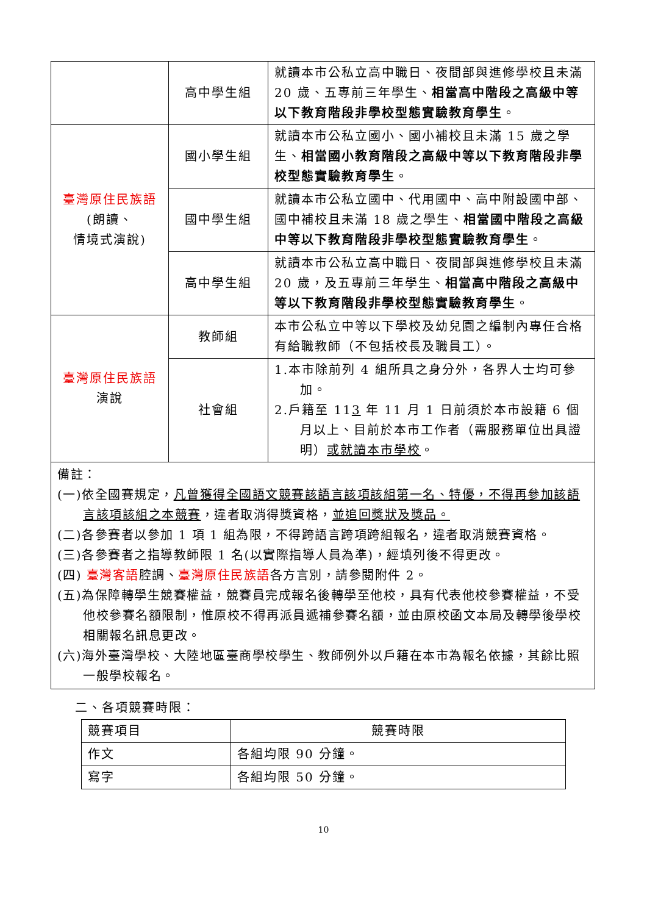| | 高中學生組 | 就讀本市公私立高中職日、夜間部與進修學校且未滿 20 歲、五專前三年學生、 相當高中階段之高級中等以下教育階段非學校型態實驗教育學生 。 |
| 臺灣原住民族語 (朗讀、 情境式演說) | 國小學生組 | 就讀本市公私立國小、國小補校且未滿 15 歲之學生、 相當國小教育階段之高級中等以下教育階段非學校型態實驗教育學生 。 |
| | 國中學生組 | 就讀本市公私立國中、代用國中、高中附設國中部、國中補校且未滿 18 歲之學生、 相當國中階段之高級中等以下教育階段非學校型態實驗教育學生 。 |
| | 高中學生組 | 就讀本市公私立高中職日、夜間部與進修學校且未滿 20 歲，及五專前三年學生、 相當高中階段之高級中等以下教育階段非學校型態實驗教育學生 。 |
| 臺灣原住民族語 演說 | 教師組 | 本市公私立中等以下學校及幼兒園之編制內專任合格有給職教師（不包括校長及職員工）。 |
| | 社會組 | 1.本市除前列 4 組所具之身分外，各界人士均可參加。 2.戶籍至 11 3 年 11 月 1 日前須於本市設籍 6 個月以上、目前於本市工作者（需服務單位出具證明） 或就讀本市學校 。 |
備註：
(一)依全國賽規定，凡曾獲得全國語文競賽該語言該項該組第一名、特優，不得再參加該語言該項該組之本競賽，違者取消得獎資格，並追回獎狀及獎品。
(二)各參賽者以參加 1 項 1 組為限，不得跨語言跨項跨組報名，違者取消競賽資格。
(三)各參賽者之指導教師限 1 名(以實際指導人員為準)，經填列後不得更改。
(四) 臺灣客語腔調、臺灣原住民族語各方言別，請參閱附件 2。
(五)為保障轉學生競賽權益，競賽員完成報名後轉學至他校，具有代表他校參賽權益，不受他校參賽名額限制，惟原校不得再派員遞補參賽名額，並由原校函文本局及轉學後學校相關報名訊息更改。
(六)海外臺灣學校、大陸地區臺商學校學生、教師例外以戶籍在本市為報名依據，其餘比照一般學校報名。
二、各項競賽時限：
| 競賽項目 | 競賽時限 |
| 作文 | 各組均限 90 分鐘。 |
| 寫字 | 各組均限 50 分鐘。 |
10